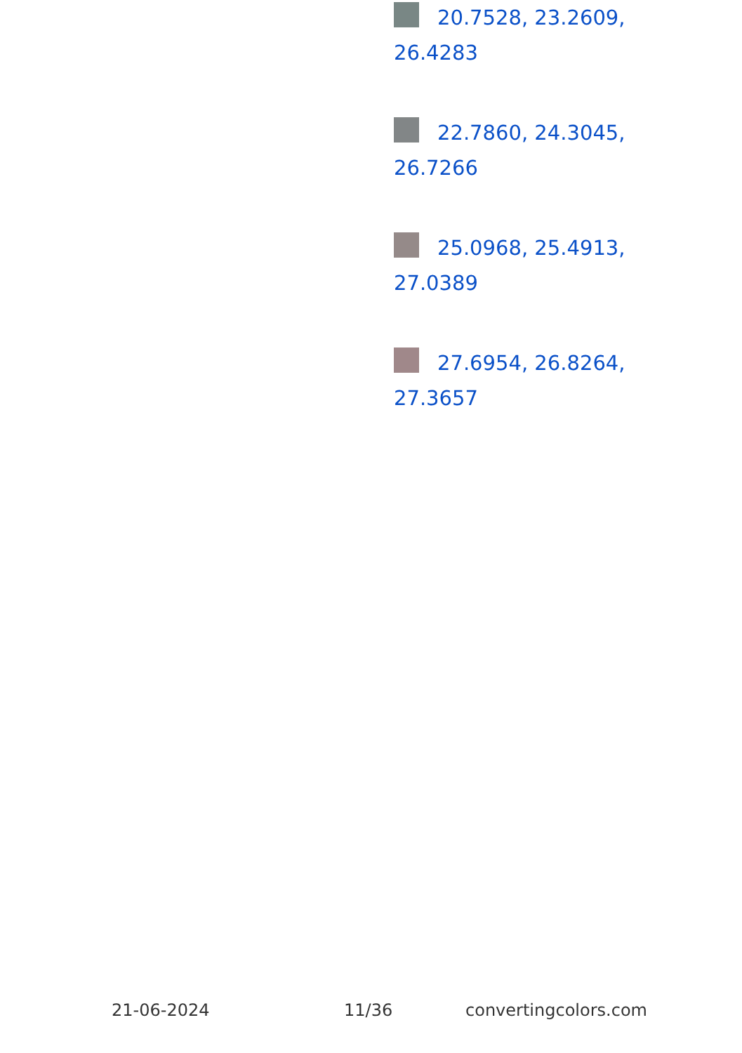20.7528, 23.2609, 26.4283
22.7860, 24.3045, 26.7266
25.0968, 25.4913, 27.0389
27.6954, 26.8264, 27.3657
21-06-2024 11/36 convertingcolors.com